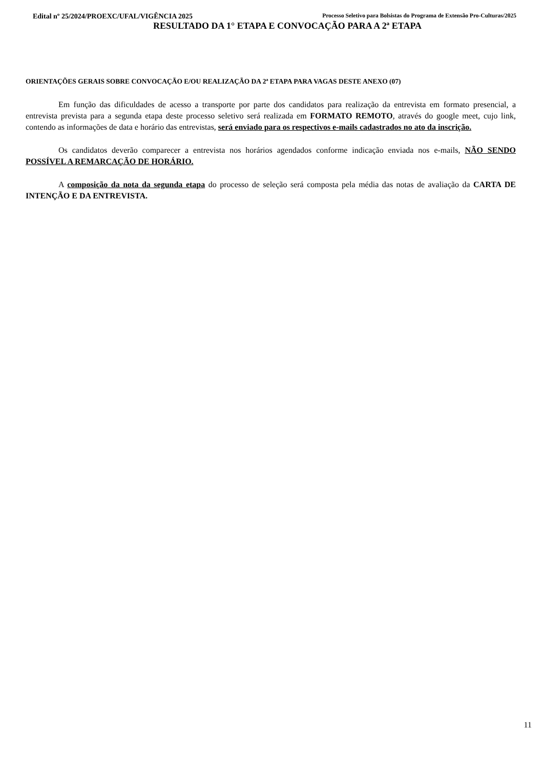Edital nº 25/2024/PROEXC/UFAL/VIGÊNCIA 2025 Processo Seletivo para Bolsistas do Programa de Extensão Pro-Culturas/2025
RESULTADO DA 1° ETAPA E CONVOCAÇÃO PARA A 2ª ETAPA
ORIENTAÇÕES GERAIS SOBRE CONVOCAÇÃO E/OU REALIZAÇÃO DA 2ª ETAPA PARA VAGAS DESTE ANEXO (07)
Em função das dificuldades de acesso a transporte por parte dos candidatos para realização da entrevista em formato presencial, a entrevista prevista para a segunda etapa deste processo seletivo será realizada em FORMATO REMOTO, através do google meet, cujo link, contendo as informações de data e horário das entrevistas, será enviado para os respectivos e-mails cadastrados no ato da inscrição.
Os candidatos deverão comparecer a entrevista nos horários agendados conforme indicação enviada nos e-mails, NÃO SENDO POSSÍVEL A REMARCAÇÃO DE HORÁRIO.
A composição da nota da segunda etapa do processo de seleção será composta pela média das notas de avaliação da CARTA DE INTENÇÃO E DA ENTREVISTA.
11